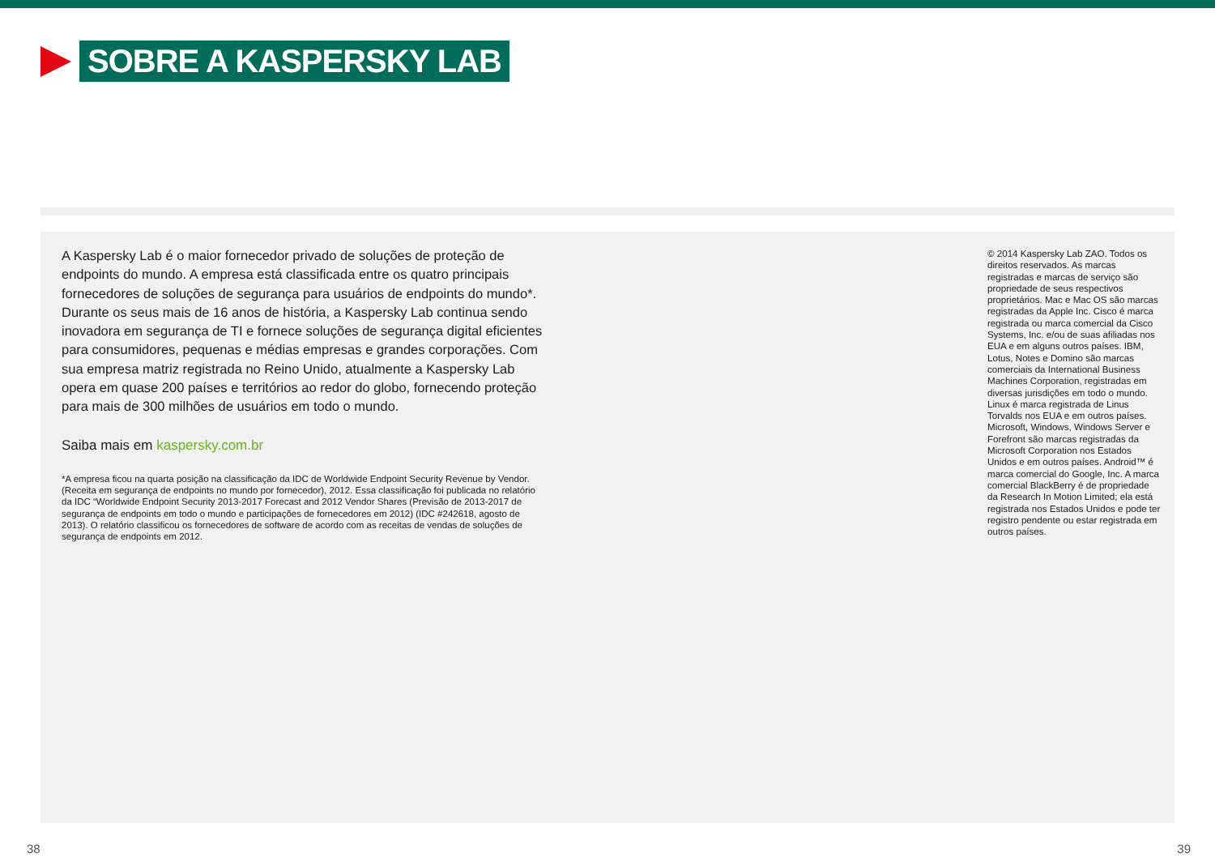SOBRE A KASPERSKY LAB
A Kaspersky Lab é o maior fornecedor privado de soluções de proteção de endpoints do mundo. A empresa está classificada entre os quatro principais fornecedores de soluções de segurança para usuários de endpoints do mundo*. Durante os seus mais de 16 anos de história, a Kaspersky Lab continua sendo inovadora em segurança de TI e fornece soluções de segurança digital eficientes para consumidores, pequenas e médias empresas e grandes corporações. Com sua empresa matriz registrada no Reino Unido, atualmente a Kaspersky Lab opera em quase 200 países e territórios ao redor do globo, fornecendo proteção para mais de 300 milhões de usuários em todo o mundo.
Saiba mais em kaspersky.com.br
*A empresa ficou na quarta posição na classificação da IDC de Worldwide Endpoint Security Revenue by Vendor. (Receita em segurança de endpoints no mundo por fornecedor), 2012. Essa classificação foi publicada no relatório da IDC “Worldwide Endpoint Security 2013-2017 Forecast and 2012 Vendor Shares (Previsão de 2013-2017 de segurança de endpoints em todo o mundo e participações de fornecedores em 2012) (IDC #242618, agosto de 2013). O relatório classificou os fornecedores de software de acordo com as receitas de vendas de soluções de segurança de endpoints em 2012.
© 2014 Kaspersky Lab ZAO. Todos os direitos reservados. As marcas registradas e marcas de serviço são propriedade de seus respectivos proprietários. Mac e Mac OS são marcas registradas da Apple Inc. Cisco é marca registrada ou marca comercial da Cisco Systems, Inc. e/ou de suas afiliadas nos EUA e em alguns outros países. IBM, Lotus, Notes e Domino são marcas comerciais da International Business Machines Corporation, registradas em diversas jurisdições em todo o mundo. Linux é marca registrada de Linus Torvalds nos EUA e em outros países. Microsoft, Windows, Windows Server e Forefront são marcas registradas da Microsoft Corporation nos Estados Unidos e em outros países. Android™ é marca comercial do Google, Inc. A marca comercial BlackBerry é de propriedade da Research In Motion Limited; ela está registrada nos Estados Unidos e pode ter registro pendente ou estar registrada em outros países.
38 39